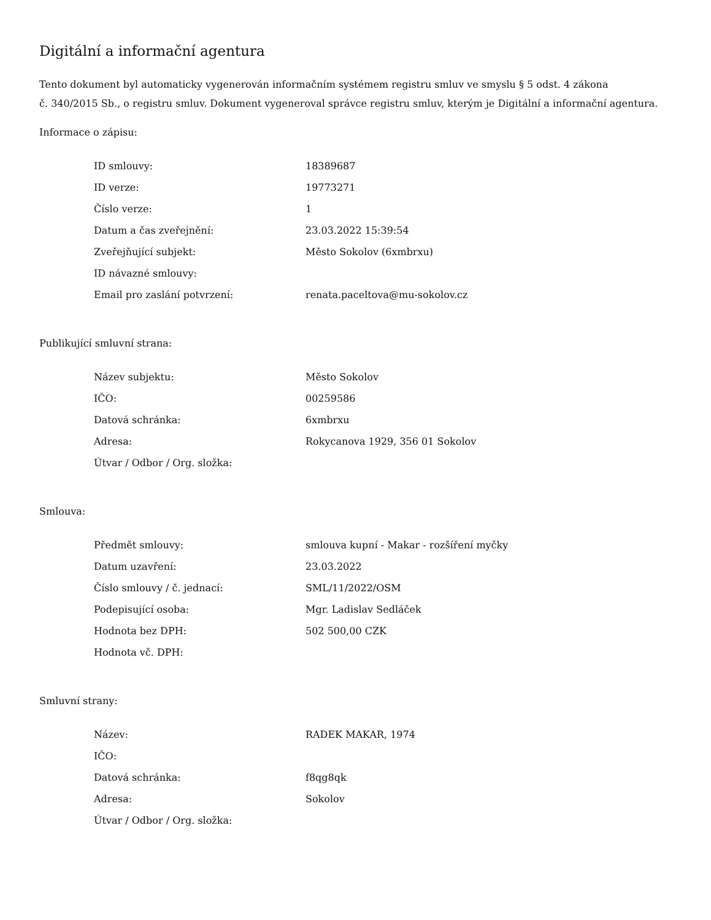Digitální a informační agentura
Tento dokument byl automaticky vygenerován informačním systémem registru smluv ve smyslu § 5 odst. 4 zákona
č. 340/2015 Sb., o registru smluv. Dokument vygeneroval správce registru smluv, kterým je Digitální a informační agentura.
Informace o zápisu:
| ID smlouvy: | 18389687 |
| ID verze: | 19773271 |
| Číslo verze: | 1 |
| Datum a čas zveřejnění: | 23.03.2022 15:39:54 |
| Zveřejňující subjekt: | Město Sokolov (6xmbrxu) |
| ID návazné smlouvy: | |
| Email pro zaslání potvrzení: | renata.paceltova@mu-sokolov.cz |
Publikující smluvní strana:
| Název subjektu: | Město Sokolov |
| IČO: | 00259586 |
| Datová schránka: | 6xmbrxu |
| Adresa: | Rokycanova 1929, 356 01 Sokolov |
| Útvar / Odbor / Org. složka: | |
Smlouva:
| Předmět smlouvy: | smlouva kupní - Makar - rozšíření myčky |
| Datum uzavření: | 23.03.2022 |
| Číslo smlouvy / č. jednací: | SML/11/2022/OSM |
| Podepisující osoba: | Mgr. Ladislav Sedláček |
| Hodnota bez DPH: | 502 500,00 CZK |
| Hodnota vč. DPH: | |
Smluvní strany:
| Název: | RADEK MAKAR, 1974 |
| IČO: | |
| Datová schránka: | f8qg8qk |
| Adresa: | Sokolov |
| Útvar / Odbor / Org. složka: | |